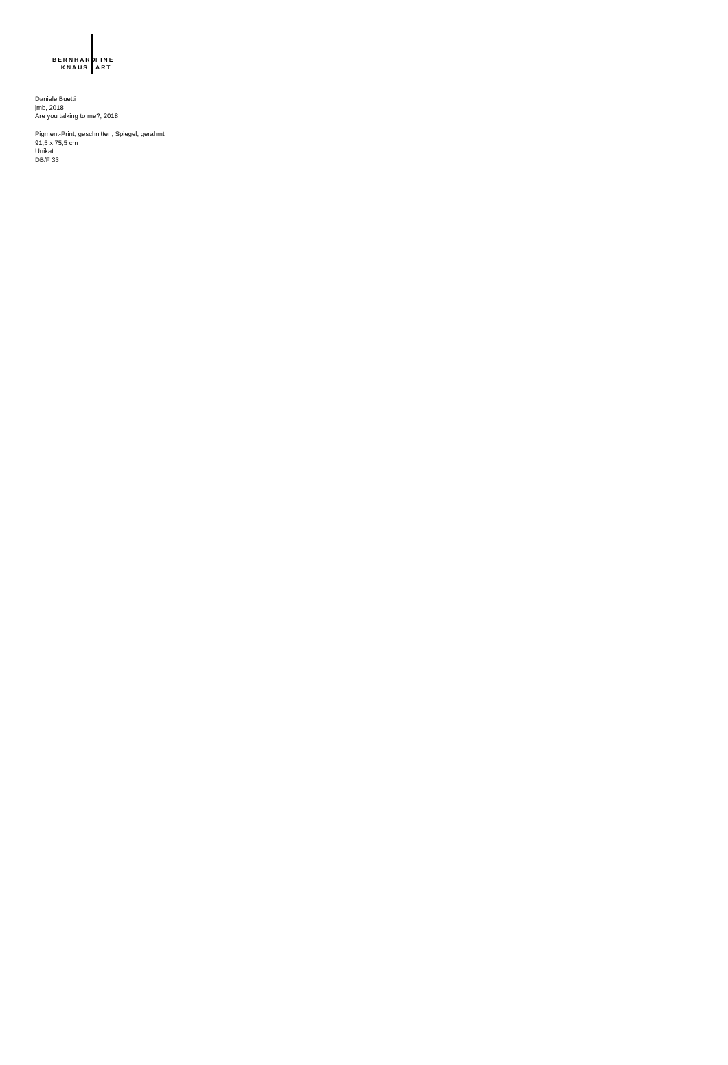BERNHARD FINE
KNAUS ART
Daniele Buetti
jmb, 2018
Are you talking to me?, 2018
Pigment-Print, geschnitten, Spiegel, gerahmt
91,5 x 75,5 cm
Unikat
DB/F 33